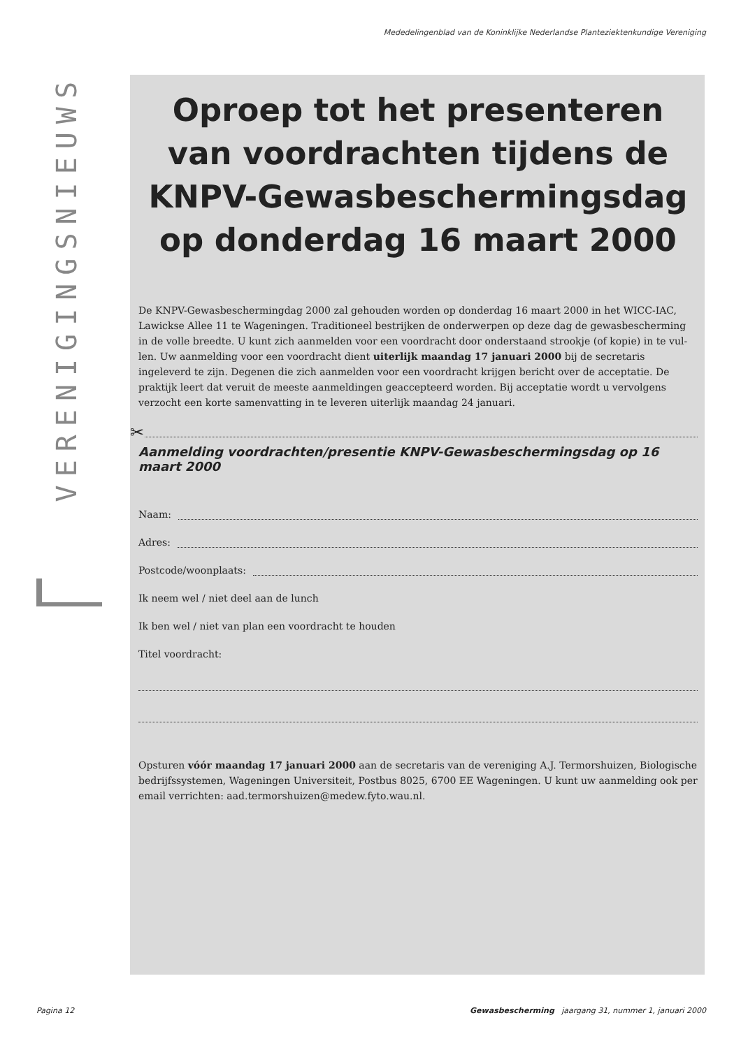Mededelingenblad van de Koninklijke Nederlandse Planteziektenkundige Vereniging
VERENIGINGSNIEUWS
Oproep tot het presenteren van voordrachten tijdens de KNPV-Gewasbeschermingsdag op donderdag 16 maart 2000
De KNPV-Gewasbeschermingdag 2000 zal gehouden worden op donderdag 16 maart 2000 in het WICC-IAC, Lawickse Allee 11 te Wageningen. Traditioneel bestrijken de onderwerpen op deze dag de gewasbescherming in de volle breedte. U kunt zich aanmelden voor een voordracht door onderstaand strookje (of kopie) in te vul-len. Uw aanmelding voor een voordracht dient uiterlijk maandag 17 januari 2000 bij de secretaris ingeleverd te zijn. Degenen die zich aanmelden voor een voordracht krijgen bericht over de acceptatie. De praktijk leert dat veruit de meeste aanmeldingen geaccepteerd worden. Bij acceptatie wordt u vervolgens verzocht een korte samenvatting in te leveren uiterlijk maandag 24 januari.
✂
Aanmelding voordrachten/presentie KNPV-Gewasbeschermingsdag op 16 maart 2000
Naam:
Adres:
Postcode/woonplaats:
Ik neem wel / niet deel aan de lunch
Ik ben wel / niet van plan een voordracht te houden
Titel voordracht:
Opsturen vóór maandag 17 januari 2000 aan de secretaris van de vereniging A.J. Termorshuizen, Biologische bedrijfssystemen, Wageningen Universiteit, Postbus 8025, 6700 EE Wageningen. U kunt uw aanmelding ook per email verrichten: aad.termorshuizen@medew.fyto.wau.nl.
Pagina 12 Gewasbescherming jaargang 31, nummer 1, januari 2000